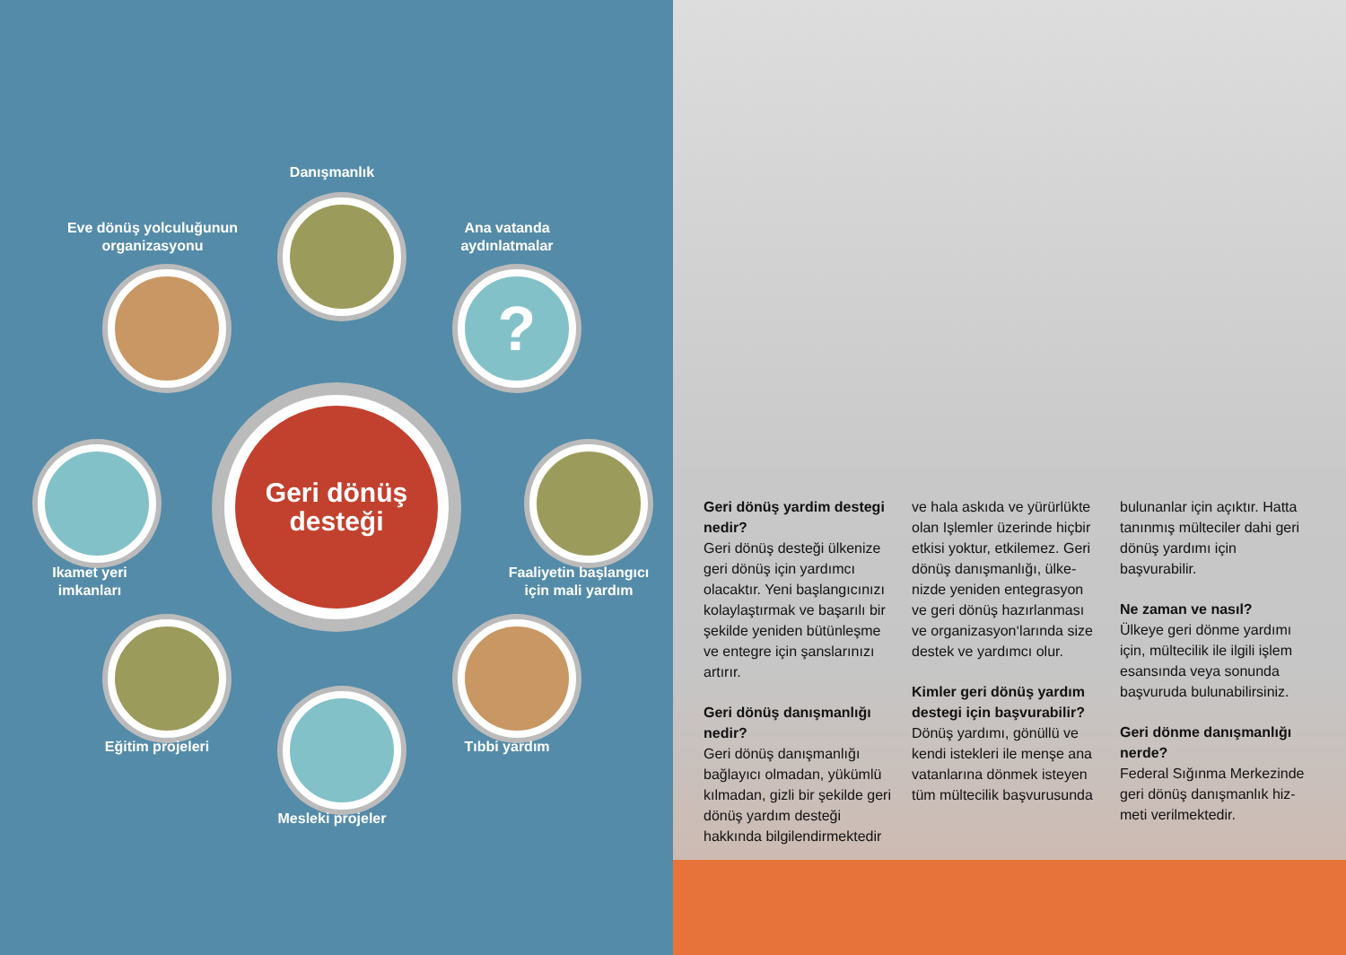Danışmanlık
Eve dönüş yolculuğunun organizasyonu
Ana vatanda aydınlatmalar
?
Geri dönüş desteği
Ikamet yeri imkanları
Faaliyetin başlangıcı için mali yardım
Eğitim projeleri
Tıbbi yardım
Mesleki projeler
Geri dönüş yardim destegi nedir?
Geri dönüş desteği ülkenize geri dönüş için yardımcı olacaktır. Yeni başlangıcınızı kolaylaştırmak ve başarılı bir şekilde yeniden bütünleşme ve entegre için şanslarınızı artırır.
Geri dönüş danışmanlığı nedir?
Geri dönüş danışmanlığı bağlayıcı olmadan, yükümlü kılmadan, gizli bir şekilde geri dönüş yardım desteği hakkında bilgilendirmektedir
ve hala askıda ve yürürlükte olan Işlemler üzerinde hiçbir etkisi yoktur, etkilemez. Geri dönüş danışmanlığı, ülke-nizde yeniden entegrasyon ve geri dönüş hazırlanması ve organizasyon‘larında size destek ve yardımcı olur.
Kimler geri dönüş yardım destegi için başvurabilir?
Dönüş yardımı, gönüllü ve kendi istekleri ile menşe ana vatanlarına dönmek isteyen tüm mültecilik başvurusunda
bulunanlar için açıktır. Hatta tanınmış mülteciler dahi geri dönüş yardımı için başvurabilir.
Ne zaman ve nasıl?
Ülkeye geri dönme yardımı için, mültecilik ile ilgili işlem esansında veya sonunda başvuruda bulunabilirsiniz.
Geri dönme danışmanlığı nerde?
Federal Sığınma Merkezinde geri dönüş danışmanlık hiz-meti verilmektedir.